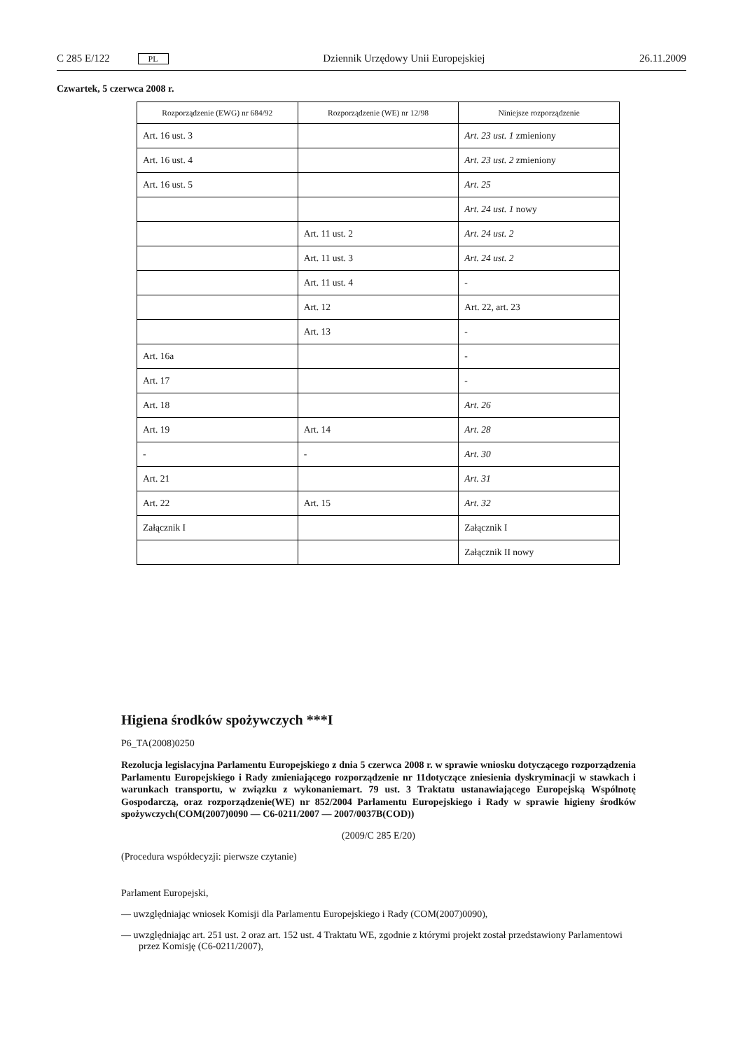C 285 E/122 PL Dziennik Urzędowy Unii Europejskiej 26.11.2009
Czwartek, 5 czerwca 2008 r.
| Rozporządzenie (EWG) nr 684/92 | Rozporządzenie (WE) nr 12/98 | Niniejsze rozporządzenie |
| --- | --- | --- |
| Art. 16 ust. 3 | | Art. 23 ust. 1 zmieniony |
| Art. 16 ust. 4 | | Art. 23 ust. 2 zmieniony |
| Art. 16 ust. 5 | | Art. 25 |
| | | Art. 24 ust. 1 nowy |
| | Art. 11 ust. 2 | Art. 24 ust. 2 |
| | Art. 11 ust. 3 | Art. 24 ust. 2 |
| | Art. 11 ust. 4 | - |
| | Art. 12 | Art. 22, art. 23 |
| | Art. 13 | - |
| Art. 16a | | - |
| Art. 17 | | - |
| Art. 18 | | Art. 26 |
| Art. 19 | Art. 14 | Art. 28 |
| - | - | Art. 30 |
| Art. 21 | | Art. 31 |
| Art. 22 | Art. 15 | Art. 32 |
| Załącznik I | | Załącznik I |
| | | Załącznik II nowy |
Higiena środków spożywczych ***I
P6_TA(2008)0250
Rezolucja legislacyjna Parlamentu Europejskiego z dnia 5 czerwca 2008 r. w sprawie wniosku dotyczącego rozporządzenia Parlamentu Europejskiego i Rady zmieniającego rozporządzenie nr 11dotyczące zniesienia dyskryminacji w stawkach i warunkach transportu, w związku z wykonaniemart. 79 ust. 3 Traktatu ustanawiającego Europejską Wspólnotę Gospodarczą, oraz rozporządzenie(WE) nr 852/2004 Parlamentu Europejskiego i Rady w sprawie higieny środków spożywczych(COM(2007)0090 — C6-0211/2007 — 2007/0037B(COD))
(2009/C 285 E/20)
(Procedura współdecyzji: pierwsze czytanie)
Parlament Europejski,
— uwzględniając wniosek Komisji dla Parlamentu Europejskiego i Rady (COM(2007)0090),
— uwzględniając art. 251 ust. 2 oraz art. 152 ust. 4 Traktatu WE, zgodnie z którymi projekt został przedstawiony Parlamentowi przez Komisję (C6-0211/2007),